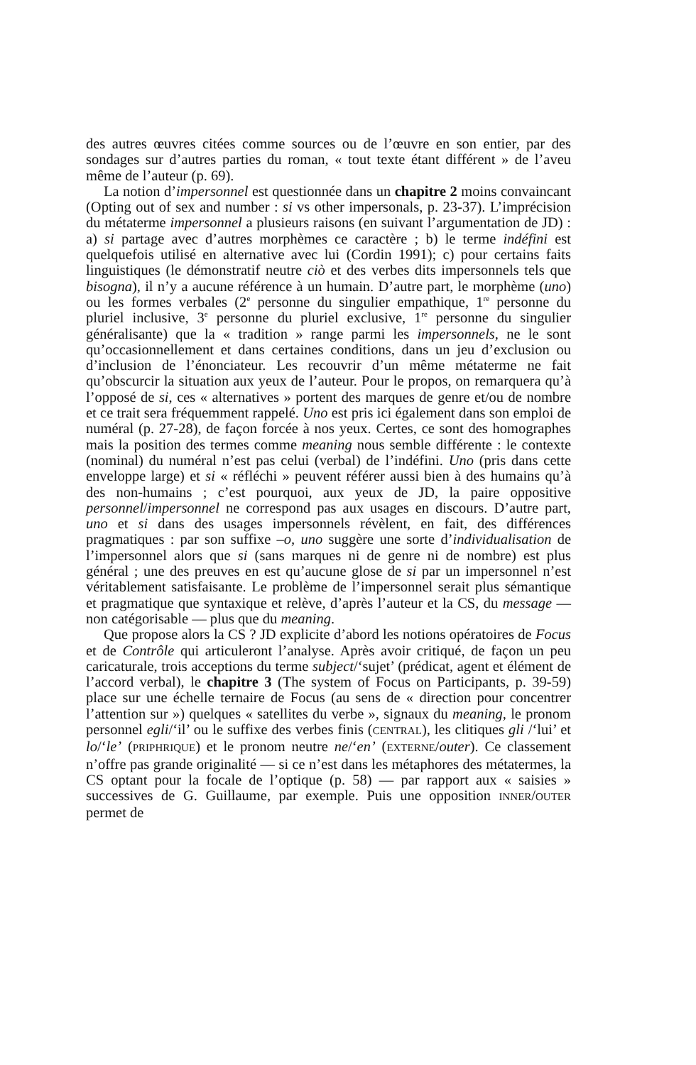des autres œuvres citées comme sources ou de l’œuvre en son entier, par des sondages sur d’autres parties du roman, « tout texte étant différent » de l’aveu même de l’auteur (p. 69).
La notion d’impersonnel est questionnée dans un chapitre 2 moins convaincant (Opting out of sex and number : si vs other impersonals, p. 23-37). L’imprécision du métaterme impersonnel a plusieurs raisons (en suivant l’argumentation de JD) : a) si partage avec d’autres morphèmes ce caractère ; b) le terme indéfini est quelquefois utilisé en alternative avec lui (Cordin 1991); c) pour certains faits linguistiques (le démonstratif neutre ciò et des verbes dits impersonnels tels que bisogna), il n’y a aucune référence à un humain. D’autre part, le morphème (uno) ou les formes verbales (2<sup>e</sup> personne du singulier empathique, 1<sup>re</sup> personne du pluriel inclusive, 3<sup>e</sup> personne du pluriel exclusive, 1<sup>re</sup> personne du singulier généralisante) que la « tradition » range parmi les impersonnels, ne le sont qu’occasionnellement et dans certaines conditions, dans un jeu d’exclusion ou d’inclusion de l’énonciateur. Les recouvrir d’un même métaterme ne fait qu’obscurcir la situation aux yeux de l’auteur. Pour le propos, on remarquera qu’à l’opposé de si, ces « alternatives » portent des marques de genre et/ou de nombre et ce trait sera fréquemment rappelé. Uno est pris ici également dans son emploi de numéral (p. 27-28), de façon forcée à nos yeux. Certes, ce sont des homographes mais la position des termes comme meaning nous semble différente : le contexte (nominal) du numéral n’est pas celui (verbal) de l’indéfini. Uno (pris dans cette enveloppe large) et si « réfléchi » peuvent référer aussi bien à des humains qu’à des non-humains ; c’est pourquoi, aux yeux de JD, la paire oppositive personnel/impersonnel ne correspond pas aux usages en discours. D’autre part, uno et si dans des usages impersonnels révèlent, en fait, des différences pragmatiques : par son suffixe –o, uno suggère une sorte d’individualisation de l’impersonnel alors que si (sans marques ni de genre ni de nombre) est plus général ; une des preuves en est qu’aucune glose de si par un impersonnel n’est véritablement satisfaisante. Le problème de l’impersonnel serait plus sémantique et pragmatique que syntaxique et relève, d’après l’auteur et la CS, du message — non catégorisable — plus que du meaning.
Que propose alors la CS ? JD explicite d’abord les notions opératoires de Focus et de Contrôle qui articuleront l’analyse. Après avoir critiqué, de façon un peu caricaturale, trois acceptions du terme subject/‘sujet’ (prédicat, agent et élément de l’accord verbal), le chapitre 3 (The system of Focus on Participants, p. 39-59) place sur une échelle ternaire de Focus (au sens de « direction pour concentrer l’attention sur ») quelques « satellites du verbe », signaux du meaning, le pronom personnel egli/‘il’ ou le suffixe des verbes finis (CENTRAL), les clitiques gli /‘lui’ et lo/‘le’ (PRIPHRIQUE) et le pronom neutre ne/‘en’ (EXTERNE/outer). Ce classement n’offre pas grande originalité — si ce n’est dans les métaphores des métatermes, la CS optant pour la focale de l’optique (p. 58) — par rapport aux « saisies » successives de G. Guillaume, par exemple. Puis une opposition INNER/OUTER permet de